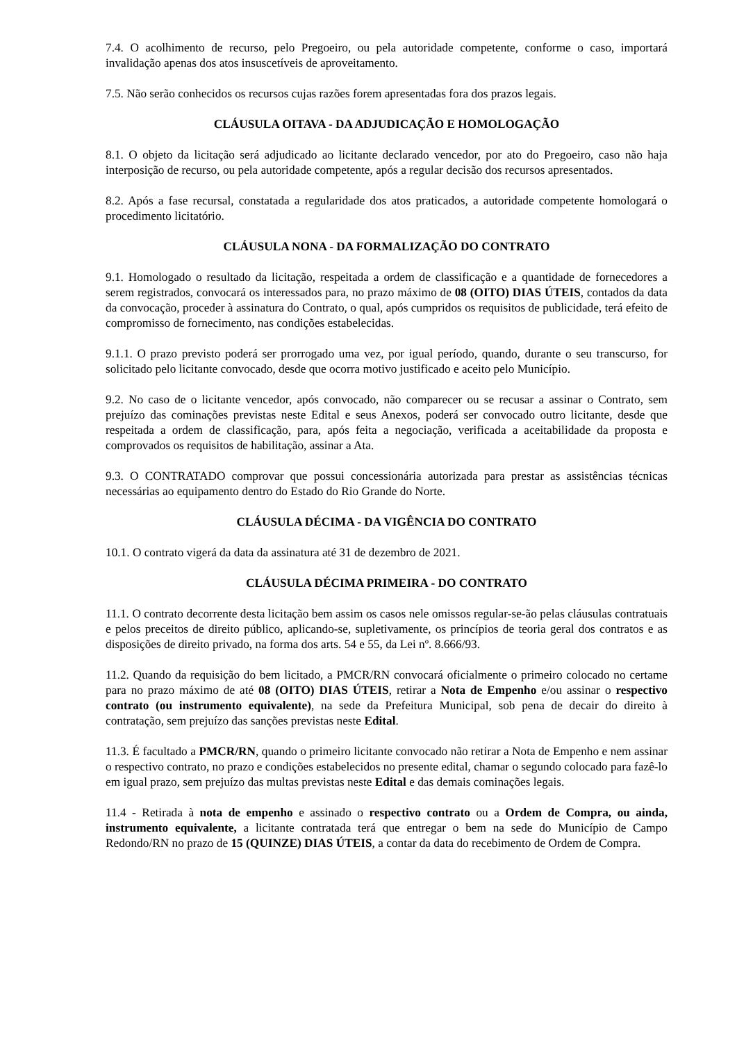7.4. O acolhimento de recurso, pelo Pregoeiro, ou pela autoridade competente, conforme o caso, importará invalidação apenas dos atos insuscetíveis de aproveitamento.
7.5. Não serão conhecidos os recursos cujas razões forem apresentadas fora dos prazos legais.
CLÁUSULA OITAVA - DA ADJUDICAÇÃO E HOMOLOGAÇÃO
8.1. O objeto da licitação será adjudicado ao licitante declarado vencedor, por ato do Pregoeiro, caso não haja interposição de recurso, ou pela autoridade competente, após a regular decisão dos recursos apresentados.
8.2. Após a fase recursal, constatada a regularidade dos atos praticados, a autoridade competente homologará o procedimento licitatório.
CLÁUSULA NONA - DA FORMALIZAÇÃO DO CONTRATO
9.1. Homologado o resultado da licitação, respeitada a ordem de classificação e a quantidade de fornecedores a serem registrados, convocará os interessados para, no prazo máximo de 08 (OITO) DIAS ÚTEIS, contados da data da convocação, proceder à assinatura do Contrato, o qual, após cumpridos os requisitos de publicidade, terá efeito de compromisso de fornecimento, nas condições estabelecidas.
9.1.1. O prazo previsto poderá ser prorrogado uma vez, por igual período, quando, durante o seu transcurso, for solicitado pelo licitante convocado, desde que ocorra motivo justificado e aceito pelo Município.
9.2. No caso de o licitante vencedor, após convocado, não comparecer ou se recusar a assinar o Contrato, sem prejuízo das cominações previstas neste Edital e seus Anexos, poderá ser convocado outro licitante, desde que respeitada a ordem de classificação, para, após feita a negociação, verificada a aceitabilidade da proposta e comprovados os requisitos de habilitação, assinar a Ata.
9.3. O CONTRATADO comprovar que possui concessionária autorizada para prestar as assistências técnicas necessárias ao equipamento dentro do Estado do Rio Grande do Norte.
CLÁUSULA DÉCIMA - DA VIGÊNCIA DO CONTRATO
10.1. O contrato vigerá da data da assinatura até 31 de dezembro de 2021.
CLÁUSULA DÉCIMA PRIMEIRA - DO CONTRATO
11.1. O contrato decorrente desta licitação bem assim os casos nele omissos regular-se-ão pelas cláusulas contratuais e pelos preceitos de direito público, aplicando-se, supletivamente, os princípios de teoria geral dos contratos e as disposições de direito privado, na forma dos arts. 54 e 55, da Lei nº. 8.666/93.
11.2. Quando da requisição do bem licitado, a PMCR/RN convocará oficialmente o primeiro colocado no certame para no prazo máximo de até 08 (OITO) DIAS ÚTEIS, retirar a Nota de Empenho e/ou assinar o respectivo contrato (ou instrumento equivalente), na sede da Prefeitura Municipal, sob pena de decair do direito à contratação, sem prejuízo das sanções previstas neste Edital.
11.3. É facultado a PMCR/RN, quando o primeiro licitante convocado não retirar a Nota de Empenho e nem assinar o respectivo contrato, no prazo e condições estabelecidos no presente edital, chamar o segundo colocado para fazê-lo em igual prazo, sem prejuízo das multas previstas neste Edital e das demais cominações legais.
11.4 - Retirada à nota de empenho e assinado o respectivo contrato ou a Ordem de Compra, ou ainda, instrumento equivalente, a licitante contratada terá que entregar o bem na sede do Município de Campo Redondo/RN no prazo de 15 (QUINZE) DIAS ÚTEIS, a contar da data do recebimento de Ordem de Compra.